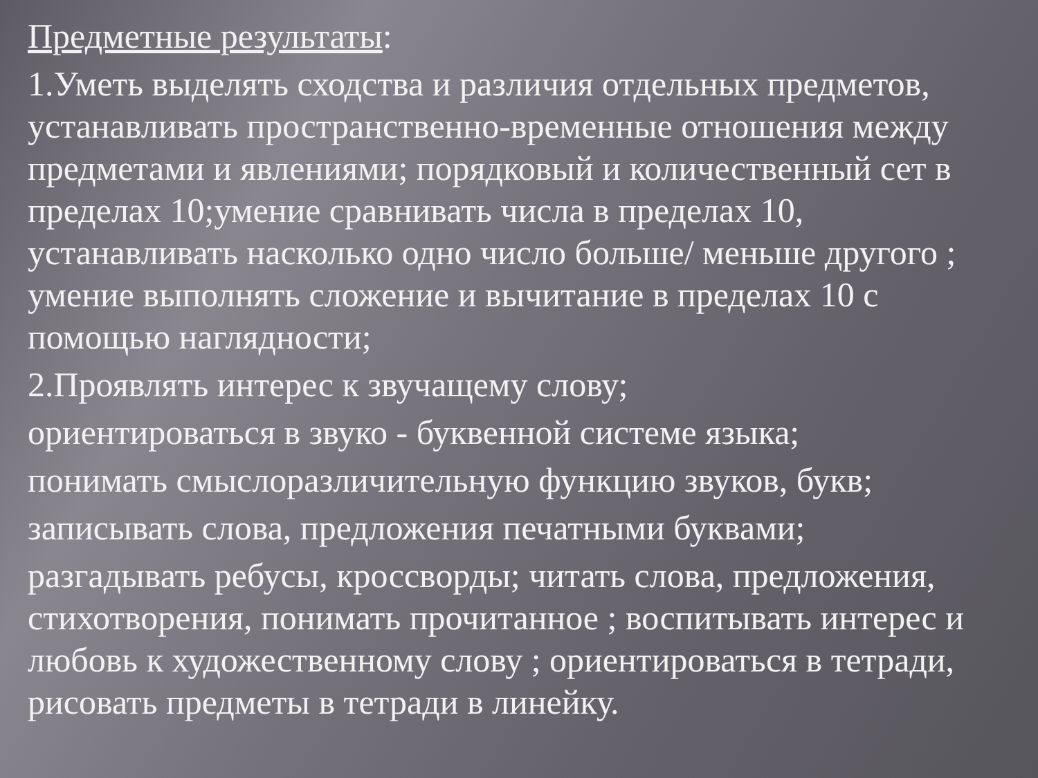Предметные результаты:
1.Уметь выделять сходства и различия отдельных предметов, устанавливать пространственно-временные отношения между предметами и явлениями; порядковый и количественный сет в пределах 10;умение сравнивать числа в пределах 10, устанавливать насколько одно число больше/ меньше другого ; умение выполнять сложение и вычитание в пределах 10 с помощью наглядности;
2.Проявлять интерес к звучащему слову;
ориентироваться в звуко - буквенной системе языка;
понимать смыслоразличительную функцию звуков, букв;
записывать слова, предложения печатными буквами;
разгадывать ребусы, кроссворды; читать слова, предложения, стихотворения, понимать прочитанное ; воспитывать интерес и любовь к художественному слову ; ориентироваться в тетради, рисовать предметы в тетради в линейку.